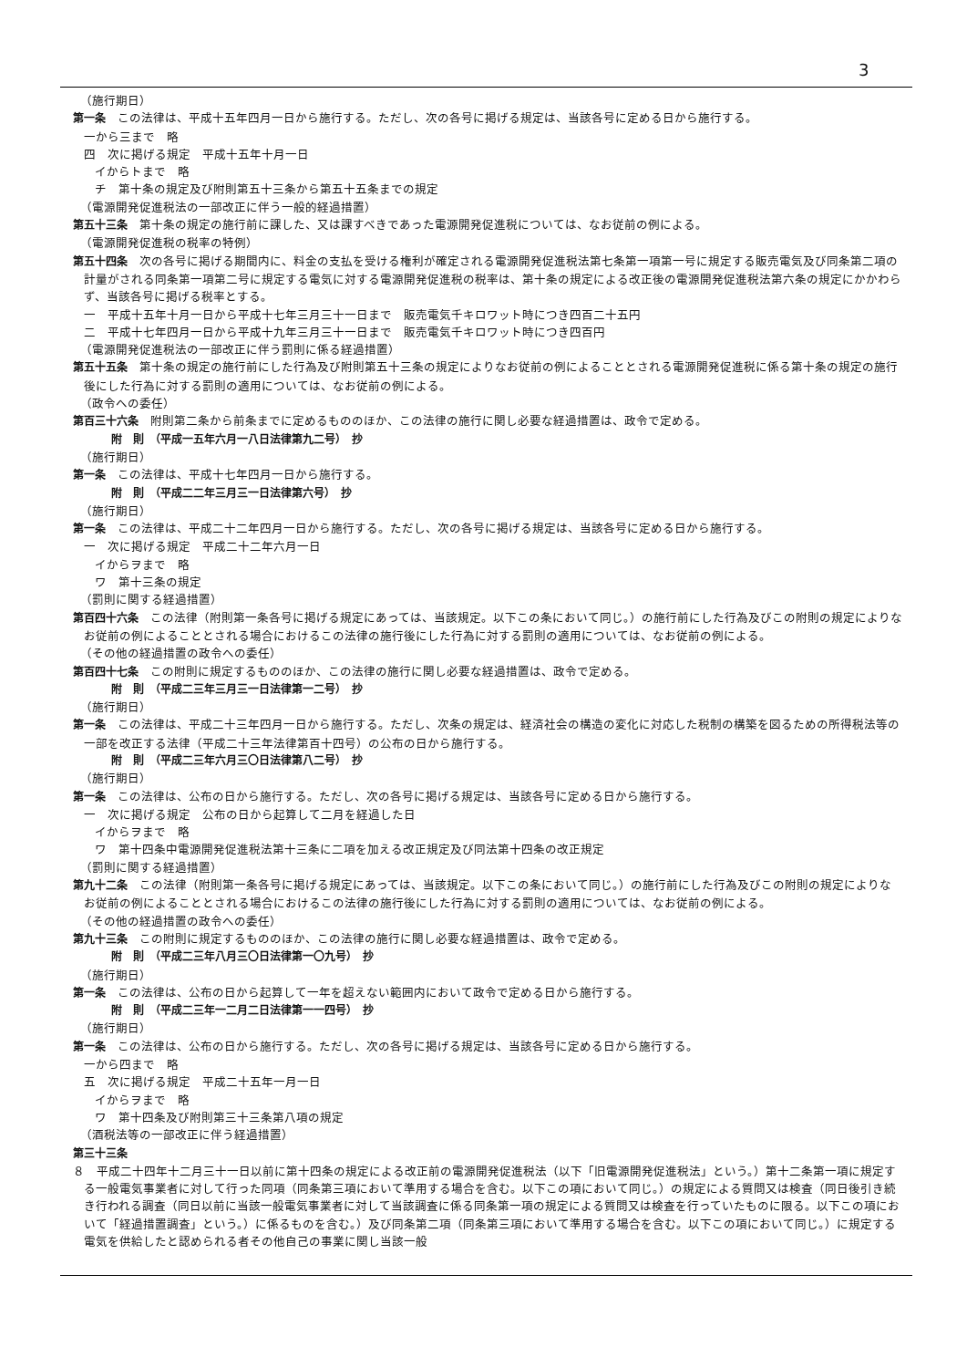3
（施行期日）
第一条　この法律は、平成十五年四月一日から施行する。ただし、次の各号に掲げる規定は、当該各号に定める日から施行する。
一から三まで　略
四　次に掲げる規定　平成十五年十月一日
イからトまで　略
チ　第十条の規定及び附則第五十三条から第五十五条までの規定
（電源開発促進税法の一部改正に伴う一般的経過措置）
第五十三条　第十条の規定の施行前に課した、又は課すべきであった電源開発促進税については、なお従前の例による。
（電源開発促進税の税率の特例）
第五十四条　次の各号に掲げる期間内に、料金の支払を受ける権利が確定される電源開発促進税法第七条第一項第一号に規定する販売電気及び同条第二項の計量がされる同条第一項第二号に規定する電気に対する電源開発促進税の税率は、第十条の規定による改正後の電源開発促進税法第六条の規定にかかわらず、当該各号に掲げる税率とする。
一　平成十五年十月一日から平成十七年三月三十一日まで　販売電気千キロワット時につき四百二十五円
二　平成十七年四月一日から平成十九年三月三十一日まで　販売電気千キロワット時につき四百円
（電源開発促進税法の一部改正に伴う罰則に係る経過措置）
第五十五条　第十条の規定の施行前にした行為及び附則第五十三条の規定によりなお従前の例によることとされる電源開発促進税に係る第十条の規定の施行後にした行為に対する罰則の適用については、なお従前の例による。
（政令への委任）
第百三十六条　附則第二条から前条までに定めるもののほか、この法律の施行に関し必要な経過措置は、政令で定める。
附　則　（平成一五年六月一八日法律第九二号）　抄
（施行期日）
第一条　この法律は、平成十七年四月一日から施行する。
附　則　（平成二二年三月三一日法律第六号）　抄
（施行期日）
第一条　この法律は、平成二十二年四月一日から施行する。ただし、次の各号に掲げる規定は、当該各号に定める日から施行する。
一　次に掲げる規定　平成二十二年六月一日
イからヲまで　略
ワ　第十三条の規定
（罰則に関する経過措置）
第百四十六条　この法律（附則第一条各号に掲げる規定にあっては、当該規定。以下この条において同じ。）の施行前にした行為及びこの附則の規定によりなお従前の例によることとされる場合におけるこの法律の施行後にした行為に対する罰則の適用については、なお従前の例による。
（その他の経過措置の政令への委任）
第百四十七条　この附則に規定するもののほか、この法律の施行に関し必要な経過措置は、政令で定める。
附　則　（平成二三年三月三一日法律第一二号）　抄
（施行期日）
第一条　この法律は、平成二十三年四月一日から施行する。ただし、次条の規定は、経済社会の構造の変化に対応した税制の構築を図るための所得税法等の一部を改正する法律（平成二十三年法律第百十四号）の公布の日から施行する。
附　則　（平成二三年六月三〇日法律第八二号）　抄
（施行期日）
第一条　この法律は、公布の日から施行する。ただし、次の各号に掲げる規定は、当該各号に定める日から施行する。
一　次に掲げる規定　公布の日から起算して二月を経過した日
イからヲまで　略
ワ　第十四条中電源開発促進税法第十三条に二項を加える改正規定及び同法第十四条の改正規定
（罰則に関する経過措置）
第九十二条　この法律（附則第一条各号に掲げる規定にあっては、当該規定。以下この条において同じ。）の施行前にした行為及びこの附則の規定によりなお従前の例によることとされる場合におけるこの法律の施行後にした行為に対する罰則の適用については、なお従前の例による。
（その他の経過措置の政令への委任）
第九十三条　この附則に規定するもののほか、この法律の施行に関し必要な経過措置は、政令で定める。
附　則　（平成二三年八月三〇日法律第一〇九号）　抄
（施行期日）
第一条　この法律は、公布の日から起算して一年を超えない範囲内において政令で定める日から施行する。
附　則　（平成二三年一二月二日法律第一一四号）　抄
（施行期日）
第一条　この法律は、公布の日から施行する。ただし、次の各号に掲げる規定は、当該各号に定める日から施行する。
一から四まで　略
五　次に掲げる規定　平成二十五年一月一日
イからヲまで　略
ワ　第十四条及び附則第三十三条第八項の規定
（酒税法等の一部改正に伴う経過措置）
第三十三条
８　平成二十四年十二月三十一日以前に第十四条の規定による改正前の電源開発促進税法（以下「旧電源開発促進税法」という。）第十二条第一項に規定する一般電気事業者に対して行った同項（同条第三項において準用する場合を含む。以下この項において同じ。）の規定による質問又は検査（同日後引き続き行われる調査（同日以前に当該一般電気事業者に対して当該調査に係る同条第一項の規定による質問又は検査を行っていたものに限る。以下この項において「経過措置調査」という。）に係るものを含む。）及び同条第二項（同条第三項において準用する場合を含む。以下この項において同じ。）に規定する電気を供給したと認められる者その他自己の事業に関し当該一般